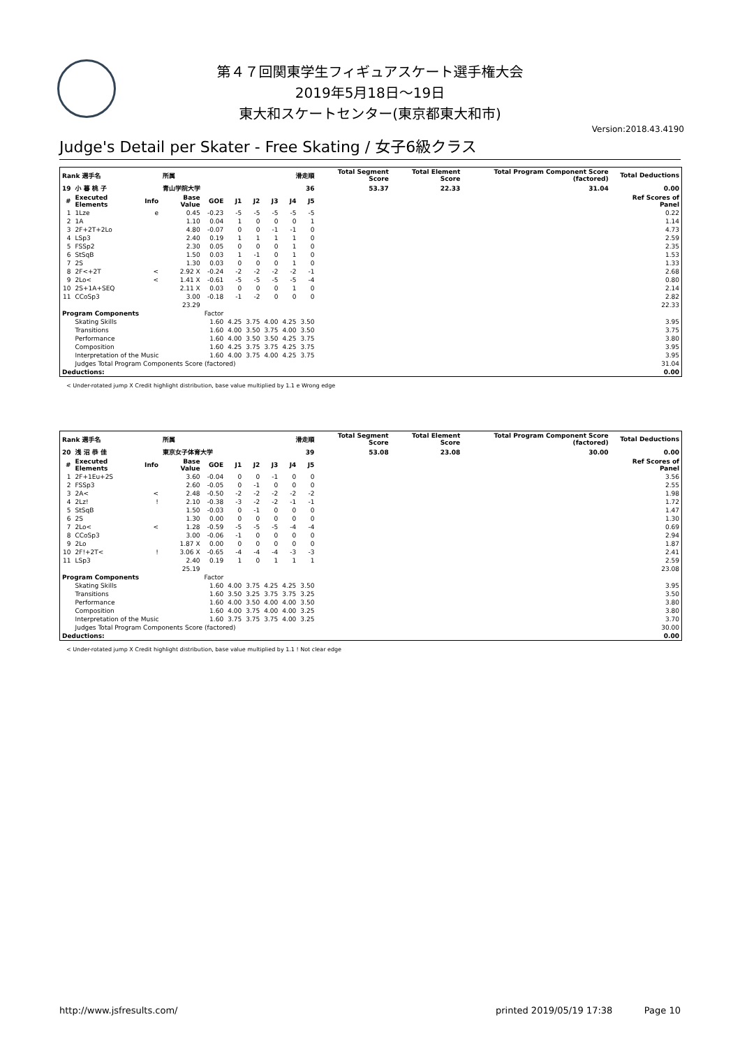第４７回関東学生フィギュアスケート選手権大会
2019年5月18日～19日
東大和スケートセンター(東京都東大和市)
Version:2018.43.4190
Judge's Detail per Skater - Free Skating / 女子6級クラス
| Rank 選手名 | | | 所属 | | | 滑走順 | | | | Total Segment Score | Total Element Score | Total Program Component Score (factored) | Total Deductions |
| --- | --- | --- | --- | --- | --- | --- | --- | --- | --- | --- | --- | --- | --- |
| 19 | 小 暮 桃 子 | | 青山学院大学 | | | 36 | | | | 53.37 | 22.33 | 31.04 | 0.00 |
| # | Executed Elements | Info | Base Value | GOE | J1 | J2 | J3 | J4 | J5 | | | | Ref Scores of Panel |
| 1 | 1Lze | e | 0.45 | -0.23 | -5 | -5 | -5 | -5 | -5 | | | | 0.22 |
| 2 | 1A | | 1.10 | 0.04 | 1 | 0 | 0 | 0 | 1 | | | | 1.14 |
| 3 | 2F+2T+2Lo | | 4.80 | -0.07 | 0 | 0 | -1 | -1 | 0 | | | | 4.73 |
| 4 | LSp3 | | 2.40 | 0.19 | 1 | 1 | 1 | 1 | 0 | | | | 2.59 |
| 5 | FSSp2 | | 2.30 | 0.05 | 0 | 0 | 0 | 1 | 0 | | | | 2.35 |
| 6 | StSqB | | 1.50 | 0.03 | 1 | -1 | 0 | 1 | 0 | | | | 1.53 |
| 7 | 2S | | 1.30 | 0.03 | 0 | 0 | 0 | 1 | 0 | | | | 1.33 |
| 8 | 2F<+2T | < | 2.92 X | -0.24 | -2 | -2 | -2 | -2 | -1 | | | | 2.68 |
| 9 | 2Lo< | < | 1.41 X | -0.61 | -5 | -5 | -5 | -5 | -4 | | | | 0.80 |
| 10 | 2S+1A+SEQ | | 2.11 X | 0.03 | 0 | 0 | 0 | 1 | 0 | | | | 2.14 |
| 11 | CCoSp3 | | 3.00 | -0.18 | -1 | -2 | 0 | 0 | 0 | | | | 2.82 |
| | | | 23.29 | | | | | | | | | | 22.33 |
| Program Components | | | | Factor | | | | | | | | | |
| | Skating Skills | | | 1.60 | 4.25 | 3.75 | 4.00 | 4.25 | 3.50 | | | | 3.95 |
| | Transitions | | | 1.60 | 4.00 | 3.50 | 3.75 | 4.00 | 3.50 | | | | 3.75 |
| | Performance | | | 1.60 | 4.00 | 3.50 | 3.50 | 4.25 | 3.75 | | | | 3.80 |
| | Composition | | | 1.60 | 4.25 | 3.75 | 3.75 | 4.25 | 3.75 | | | | 3.95 |
| | Interpretation of the Music | | | 1.60 | 4.00 | 3.75 | 4.00 | 4.25 | 3.75 | | | | 3.95 |
| | Judges Total Program Components Score (factored) | | | | | | | | | | | | 31.04 |
| Deductions: | | | | | | | | | | | | | 0.00 |
< Under-rotated jump X Credit highlight distribution, base value multiplied by 1.1 e Wrong edge
| Rank 選手名 | | | 所属 | | | 滑走順 | | | | Total Segment Score | Total Element Score | Total Program Component Score (factored) | Total Deductions |
| --- | --- | --- | --- | --- | --- | --- | --- | --- | --- | --- | --- | --- | --- |
| 20 | 浅 沼 恭 佳 | | 東京女子体育大学 | | | 39 | | | | 53.08 | 23.08 | 30.00 | 0.00 |
| # | Executed Elements | Info | Base Value | GOE | J1 | J2 | J3 | J4 | J5 | | | | Ref Scores of Panel |
| 1 | 2F+1Eu+2S | | 3.60 | -0.04 | 0 | 0 | -1 | 0 | 0 | | | | 3.56 |
| 2 | FSSp3 | | 2.60 | -0.05 | 0 | -1 | 0 | 0 | 0 | | | | 2.55 |
| 3 | 2A< | < | 2.48 | -0.50 | -2 | -2 | -2 | -2 | -2 | | | | 1.98 |
| 4 | 2Lz! | ! | 2.10 | -0.38 | -3 | -2 | -2 | -1 | -1 | | | | 1.72 |
| 5 | StSqB | | 1.50 | -0.03 | 0 | -1 | 0 | 0 | 0 | | | | 1.47 |
| 6 | 2S | | 1.30 | 0.00 | 0 | 0 | 0 | 0 | 0 | | | | 1.30 |
| 7 | 2Lo< | < | 1.28 | -0.59 | -5 | -5 | -5 | -4 | -4 | | | | 0.69 |
| 8 | CCoSp3 | | 3.00 | -0.06 | -1 | 0 | 0 | 0 | 0 | | | | 2.94 |
| 9 | 2Lo | | 1.87 X | 0.00 | 0 | 0 | 0 | 0 | 0 | | | | 1.87 |
| 10 | 2F!+2T< | ! | 3.06 X | -0.65 | -4 | -4 | -4 | -3 | -3 | | | | 2.41 |
| 11 | LSp3 | | 2.40 | 0.19 | 1 | 0 | 1 | 1 | 1 | | | | 2.59 |
| | | | 25.19 | | | | | | | | | | 23.08 |
| Program Components | | | | Factor | | | | | | | | | |
| | Skating Skills | | | 1.60 | 4.00 | 3.75 | 4.25 | 4.25 | 3.50 | | | | 3.95 |
| | Transitions | | | 1.60 | 3.50 | 3.25 | 3.75 | 3.75 | 3.25 | | | | 3.50 |
| | Performance | | | 1.60 | 4.00 | 3.50 | 4.00 | 4.00 | 3.50 | | | | 3.80 |
| | Composition | | | 1.60 | 4.00 | 3.75 | 4.00 | 4.00 | 3.25 | | | | 3.80 |
| | Interpretation of the Music | | | 1.60 | 3.75 | 3.75 | 3.75 | 4.00 | 3.25 | | | | 3.70 |
| | Judges Total Program Components Score (factored) | | | | | | | | | | | | 30.00 |
| Deductions: | | | | | | | | | | | | | 0.00 |
< Under-rotated jump X Credit highlight distribution, base value multiplied by 1.1 ! Not clear edge
http://www.jsfresults.com/ printed 2019/05/19 17:38 Page 10